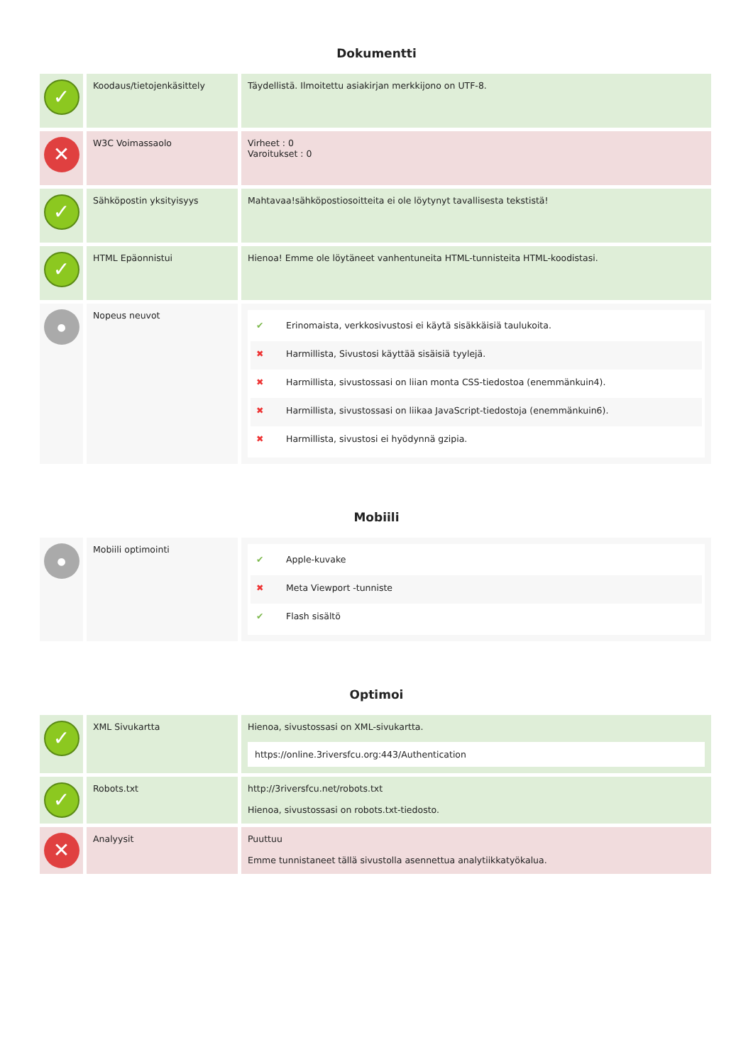Dokumentti
| ✓ | Koodaus/tietojenkäsittely | Täydellistä. Ilmoitettu asiakirjan merkkijono on UTF-8. |
| ✕ | W3C Voimassaolo | Virheet : 0 Varoitukset : 0 |
| ✓ | Sähköpostin yksityisyys | Mahtavaa!sähköpostiosoitteita ei ole löytynyt tavallisesta tekstistä! |
| ✓ | HTML Epäonnistui | Hienoa! Emme ole löytäneet vanhentuneita HTML-tunnisteita HTML-koodistasi. |
| ● | Nopeus neuvot | ✔ Erinomaista, verkkosivustosi ei käytä sisäkkäisiä taulukoita. ✖ Harmillista, Sivustosi käyttää sisäisiä tyylejä. ✖ Harmillista, sivustossasi on liian monta CSS-tiedostoa (enemmänkuin4). ✖ Harmillista, sivustossasi on liikaa JavaScript-tiedostoja (enemmänkuin6). ✖ Harmillista, sivustosi ei hyödynnä gzipia. |
Mobiili
| ● | Mobiili optimointi | ✔ Apple-kuvake ✖ Meta Viewport -tunniste ✔ Flash sisältö |
Optimoi
| ✓ | XML Sivukartta | Hienoa, sivustossasi on XML-sivukartta. https://online.3riversfcu.org:443/Authentication |
| ✓ | Robots.txt | http://3riversfcu.net/robots.txt Hienoa, sivustossasi on robots.txt-tiedosto. |
| ✕ | Analyysit | Puuttuu Emme tunnistaneet tällä sivustolla asennettua analytiikkatyökalua. |